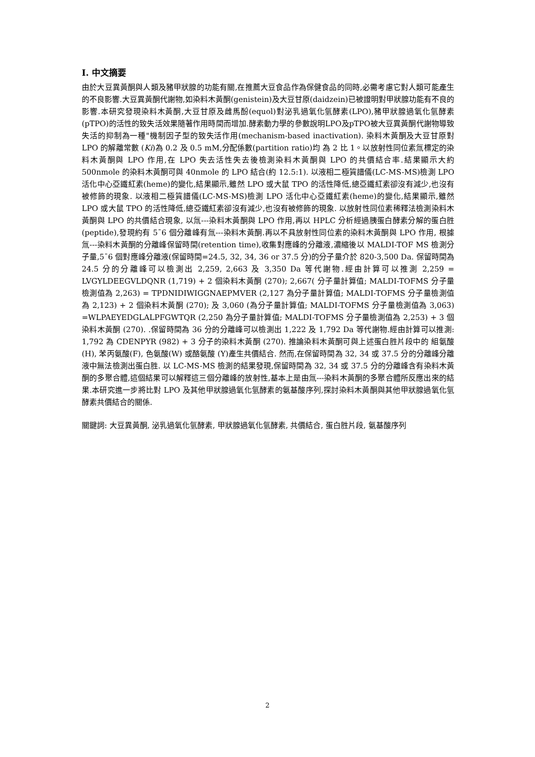I. 中文摘要
由於大豆異黃酮與人類及豬甲狀腺的功能有關,在推薦大豆食品作為保健食品的同時,必需考慮它對人類可能產生的不良影響.大豆異黃酮代謝物,如染料木黃酮(genistein)及大豆甘原(daidzein)已被證明對甲狀腺功能有不良的影響.本研究發現染料木黃酮,大豆甘原及雌馬酚(equol)對泌乳過氧化氫酵素(LPO),豬甲狀腺過氧化氫酵素(pTPO)的活性的致失活效果隨著作用時間而增加.酵素動力學的參數說明LPO及pTPO被大豆異黃酮代謝物導致失活的抑制為一種"機制因子型的致失活作用(mechanism-based inactivation). 染料木黃酮及大豆甘原對 LPO 的解離常數 (Ki)為 0.2 及 0.5 mM,分配係數(partition ratio)均 為 2 比 1。以放射性同位素氚標定的染料木黃酮與 LPO 作用,在 LPO 失去活性失去後檢測染料木黃酮與 LPO 的共價結合率.結果顯示大約 500nmole 的染料木黃酮可與 40nmole 的 LPO 結合(約 12.5:1). 以液相二極質譜儀(LC-MS-MS)檢測 LPO 活化中心亞鐵紅素(heme)的變化,結果顯示,雖然 LPO 或大鼠 TPO 的活性降低,總亞鐵紅素卻沒有減少,也沒有被修飾的現象. 以液相二極質譜儀(LC-MS-MS)檢測 LPO 活化中心亞鐵紅素(heme)的變化,結果顯示,雖然 LPO 或大鼠 TPO 的活性降低,總亞鐵紅素卻沒有減少,也沒有被修飾的現象. 以放射性同位素稀釋法檢測染料木黃酮與 LPO 的共價結合現象, 以氚---染料木黃酮與 LPO 作用,再以 HPLC 分析經過胰蛋白酵素分解的蛋白胜(peptide),發現約有 5¯6 個分離峰有氚---染料木黃酮.再以不具放射性同位素的染料木黃酮與 LPO 作用, 根據氚---染料木黃酮的分離峰保留時間(retention time),收集對應峰的分離液,濃縮後以 MALDI-TOF MS 檢測分子量,5¯6 個對應峰分離液(保留時間=24.5, 32, 34, 36 or 37.5 分)的分子量介於 820-3,500 Da. 保留時間為 24.5 分的分離峰可以檢測出 2,259, 2,663 及 3,350 Da 等代謝物.經由計算可以推測 2,259 = LVGYLDEEGVLDQNR (1,719) + 2 個染料木黃酮 (270); 2,667( 分子量計算值; MALDI-TOFMS 分子量檢測值為 2,263) = TPDNIDIWIGGNAEPMVER (2,127 為分子量計算值; MALDI-TOFMS 分子量檢測值為 2,123) + 2 個染料木黃酮 (270); 及 3,060 (為分子量計算值; MALDI-TOFMS 分子量檢測值為 3,063) =WLPAEYEDGLALPFGWTQR (2,250 為分子量計算值; MALDI-TOFMS 分子量檢測值為 2,253) + 3 個染料木黃酮 (270). .保留時間為 36 分的分離峰可以檢測出 1,222 及 1,792 Da 等代謝物.經由計算可以推測: 1,792 為 CDENPYR (982) + 3 分子的染料木黃酮 (270). 推論染料木黃酮可與上述蛋白胜片段中的 組氨酸(H), 苯丙氨酸(F), 色氨酸(W) 或酪氨酸 (Y)產生共價結合. 然而,在保留時間為 32, 34 或 37.5 分的分離峰分離液中無法檢測出蛋白胜. 以 LC-MS-MS 檢測的結果發現,保留時間為 32, 34 或 37.5 分的分離峰含有染料木黃酮的多聚合體,這個結果可以解釋這三個分離峰的放射性,基本上是由氚---染料木黃酮的多聚合體所反應出來的結果.本研究進一步將比對 LPO 及其他甲狀腺過氧化氫酵素的氨基酸序列,探討染料木黃酮與其他甲狀腺過氧化氫酵素共價結合的關係.
關鍵詞: 大豆異黃酮, 泌乳過氧化氫酵素, 甲狀腺過氧化氫酵素, 共價結合, 蛋白胜片段, 氨基酸序列
2